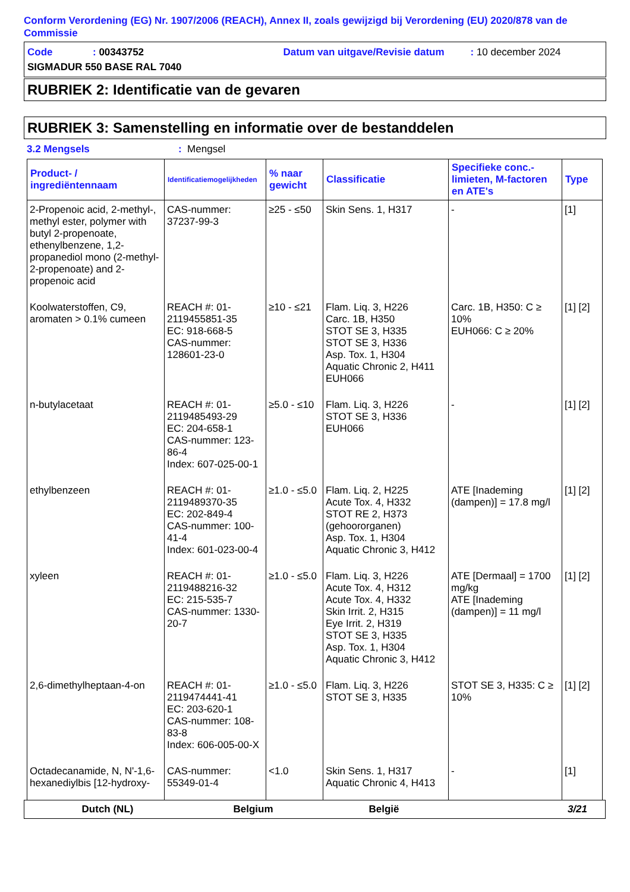Conform Verordening (EG) Nr. 1907/2006 (REACH), Annex II, zoals gewijzigd bij Verordening (EU) 2020/878 van de Commissie
Code: 00343752 Datum van uitgave/Revisie datum: 10 december 2024
SIGMADUR 550 BASE RAL 7040
RUBRIEK 2: Identificatie van de gevaren
RUBRIEK 3: Samenstelling en informatie over de bestanddelen
3.2 Mengsels: Mengsel
| Product- / ingrediëntennaam | Identificatiemogelijkheden | % naar gewicht | Classificatie | Specifieke conc.-limieten, M-factoren en ATE's | Type |
| --- | --- | --- | --- | --- | --- |
| 2-Propenoic acid, 2-methyl-, methyl ester, polymer with butyl 2-propenoate, ethenylbenzene, 1,2-propanediol mono (2-methyl-2-propenoate) and 2-propenoic acid | CAS-nummer: 37237-99-3 | ≥25 - ≤50 | Skin Sens. 1, H317 | - | [1] |
| Koolwaterstoffen, C9, aromaten > 0.1% cumeen | REACH #: 01-2119455851-35 EC: 918-668-5 CAS-nummer: 128601-23-0 | ≥10 - ≤21 | Flam. Liq. 3, H226 Carc. 1B, H350 STOT SE 3, H335 STOT SE 3, H336 Asp. Tox. 1, H304 Aquatic Chronic 2, H411 EUH066 | Carc. 1B, H350: C ≥ 10% EUH066: C ≥ 20% | [1] [2] |
| n-butylacetaat | REACH #: 01-2119485493-29 EC: 204-658-1 CAS-nummer: 123-86-4 Index: 607-025-00-1 | ≥5.0 - ≤10 | Flam. Liq. 3, H226 STOT SE 3, H336 EUH066 | - | [1] [2] |
| ethylbenzeen | REACH #: 01-2119489370-35 EC: 202-849-4 CAS-nummer: 100-41-4 Index: 601-023-00-4 | ≥1.0 - ≤5.0 | Flam. Liq. 2, H225 Acute Tox. 4, H332 STOT RE 2, H373 (gehoororganen) Asp. Tox. 1, H304 Aquatic Chronic 3, H412 | ATE [Inademing (dampen)] = 17.8 mg/l | [1] [2] |
| xyleen | REACH #: 01-2119488216-32 EC: 215-535-7 CAS-nummer: 1330-20-7 | ≥1.0 - ≤5.0 | Flam. Liq. 3, H226 Acute Tox. 4, H312 Acute Tox. 4, H332 Skin Irrit. 2, H315 Eye Irrit. 2, H319 STOT SE 3, H335 Asp. Tox. 1, H304 Aquatic Chronic 3, H412 | ATE [Dermaal] = 1700 mg/kg ATE [Inademing (dampen)] = 11 mg/l | [1] [2] |
| 2,6-dimethylheptaan-4-on | REACH #: 01-2119474441-41 EC: 203-620-1 CAS-nummer: 108-83-8 Index: 606-005-00-X | ≥1.0 - ≤5.0 | Flam. Liq. 3, H226 STOT SE 3, H335 | STOT SE 3, H335: C ≥ 10% | [1] [2] |
| Octadecanamide, N, N'-1,6-hexanediylbis [12-hydroxy- | CAS-nummer: 55349-01-4 | <1.0 | Skin Sens. 1, H317 Aquatic Chronic 4, H413 | - | [1] |
Dutch (NL) Belgium België 3/21